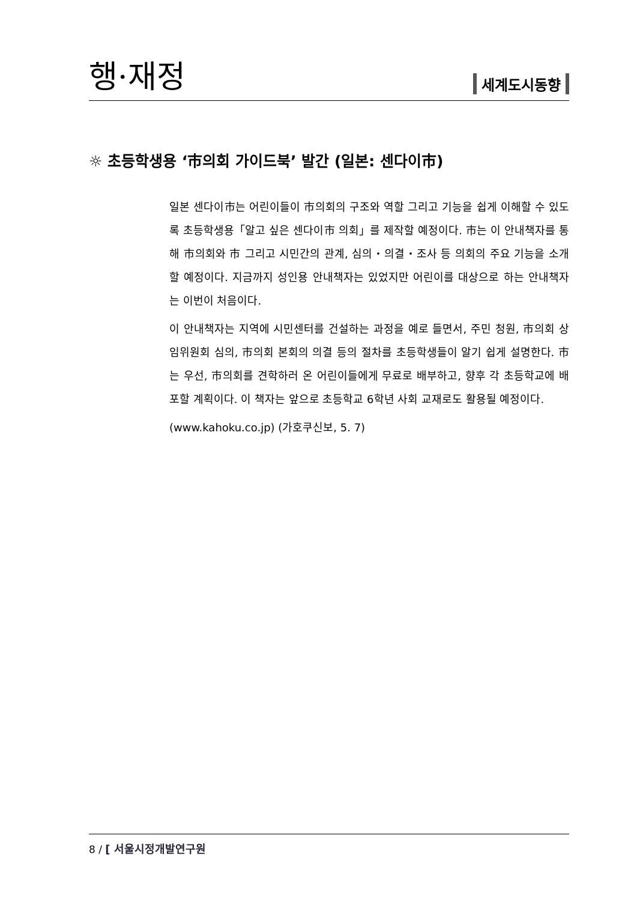행·재정
세계도시동향
☼ 초등학생용 ‘市의회 가이드북’ 발간 (일본: 센다이市)
일본 센다이市는 어린이들이 市의회의 구조와 역할 그리고 기능을 쉽게 이해할 수 있도록 초등학생용「알고 싶은 센다이市 의회」를 제작할 예정이다. 市는 이 안내책자를 통해 市의회와 市 그리고 시민간의 관계, 심의・의결・조사 등 의회의 주요 기능을 소개할 예정이다. 지금까지 성인용 안내책자는 있었지만 어린이를 대상으로 하는 안내책자는 이번이 처음이다.
이 안내책자는 지역에 시민센터를 건설하는 과정을 예로 들면서, 주민 청원, 市의회 상임위원회 심의, 市의회 본회의 의결 등의 절차를 초등학생들이 알기 쉽게 설명한다. 市는 우선, 市의회를 견학하러 온 어린이들에게 무료로 배부하고, 향후 각 초등학교에 배포할 계획이다. 이 책자는 앞으로 초등학교 6학년 사회 교재로도 활용될 예정이다.
(www.kahoku.co.jp) (가호쿠신보, 5. 7)
8 / [ 서울시정개발연구원